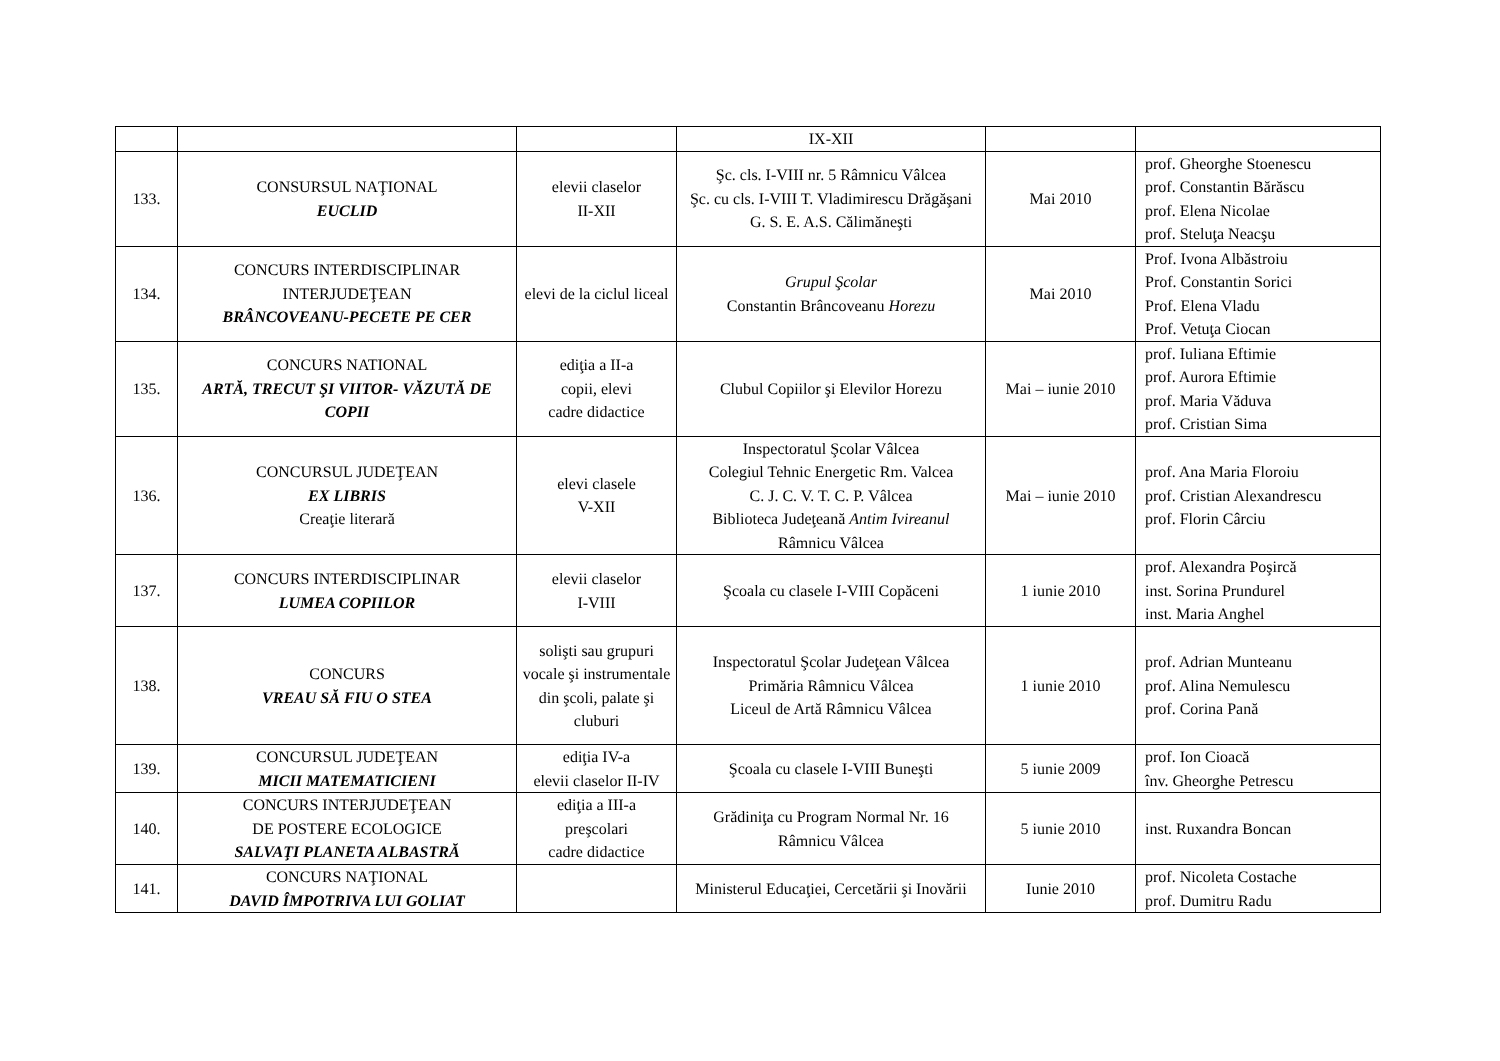| | | | IX-XII | | |
| 133. | CONSURSUL NAŢIONAL EUCLID | elevii claselor II-XII | Şc. cls. I-VIII nr. 5 Râmnicu Vâlcea Şc. cu cls. I-VIII T. Vladimirescu Drăgăşani G. S. E. A.S. Călimăneşti | Mai 2010 | prof. Gheorghe Stoenescu prof. Constantin Bărăscu prof. Elena Nicolae prof. Steluţa Neacşu |
| 134. | CONCURS INTERDISCIPLINAR INTERJUDEŢEAN BRÂNCOVEANU-PECETE PE CER | elevi de la ciclul liceal | Grupul Şcolar Constantin Brâncoveanu Horezu | Mai 2010 | Prof. Ivona Albăstroiu Prof. Constantin Sorici Prof. Elena Vladu Prof. Vetuţa Ciocan |
| 135. | CONCURS NATIONAL ARTĂ, TRECUT ŞI VIITOR- VĂZUTĂ DE COPII | ediţia a II-a copii, elevi cadre didactice | Clubul Copiilor şi Elevilor Horezu | Mai – iunie 2010 | prof. Iuliana Eftimie prof. Aurora Eftimie prof. Maria Văduva prof. Cristian Sima |
| 136. | CONCURSUL JUDEŢEAN EX LIBRIS Creaţie literară | elevi clasele V-XII | Inspectoratul Şcolar Vâlcea Colegiul Tehnic Energetic Rm. Valcea C. J. C. V. T. C. P. Vâlcea Biblioteca Judeţeană Antim Ivireanul Râmnicu Vâlcea | Mai – iunie 2010 | prof. Ana Maria Floroiu prof. Cristian Alexandrescu prof. Florin Cârciu |
| 137. | CONCURS INTERDISCIPLINAR LUMEA COPIILOR | elevii claselor I-VIII | Şcoala cu clasele I-VIII Copăceni | 1 iunie 2010 | prof. Alexandra Poşircă inst. Sorina Prundurel inst. Maria Anghel |
| 138. | CONCURS VREAU SĂ FIU O STEA | solişti sau grupuri vocale şi instrumentale din şcoli, palate şi cluburi | Inspectoratul Şcolar Judeţean Vâlcea Primăria Râmnicu Vâlcea Liceul de Artă Râmnicu Vâlcea | 1 iunie 2010 | prof. Adrian Munteanu prof. Alina Nemulescu prof. Corina Pană |
| 139. | CONCURSUL JUDEŢEAN MICII MATEMATICIENI | ediţia IV-a elevii claselor II-IV | Şcoala cu clasele I-VIII Buneşti | 5 iunie 2009 | prof. Ion Cioacă înv. Gheorghe Petrescu |
| 140. | CONCURS INTERJUDEŢEAN DE POSTERE ECOLOGICE SALVAŢI PLANETA ALBASTRĂ | ediţia a III-a preşcolari cadre didactice | Grădiniţa cu Program Normal Nr. 16 Râmnicu Vâlcea | 5 iunie 2010 | inst. Ruxandra Boncan |
| 141. | CONCURS NAŢIONAL DAVID ÎMPOTRIVA LUI GOLIAT | | Ministerul Educaţiei, Cercetării şi Inovării | Iunie 2010 | prof. Nicoleta Costache prof. Dumitru Radu |